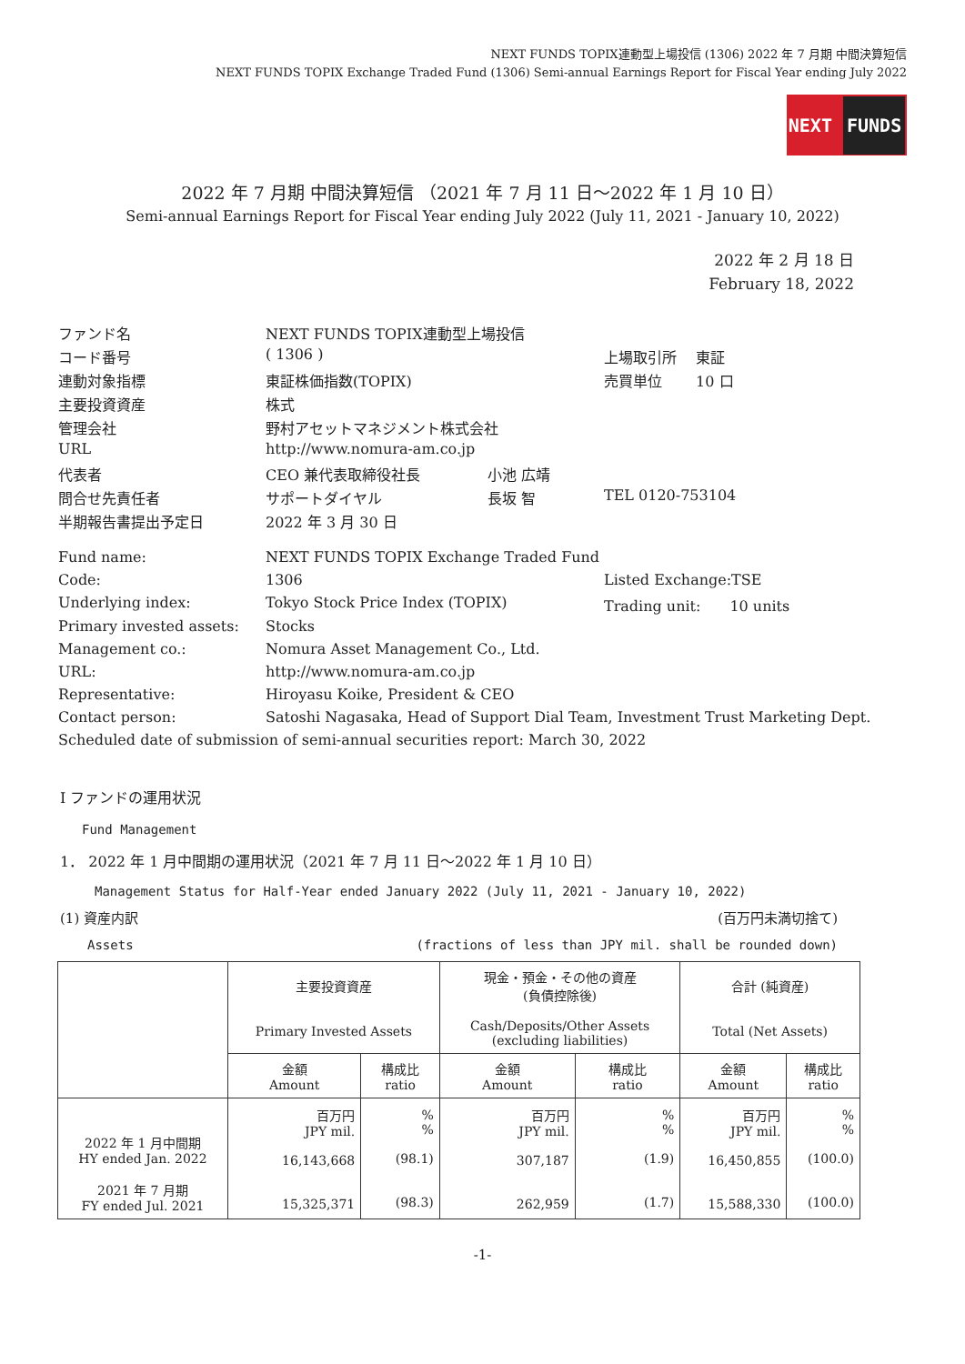NEXT FUNDS TOPIX連動型上場投信 (1306) 2022 年 7 月期 中間決算短信
NEXT FUNDS TOPIX Exchange Traded Fund (1306) Semi-annual Earnings Report for Fiscal Year ending July 2022
NEXT FUNDS
2022 年 7 月期 中間決算短信 （2021 年 7 月 11 日～2022 年 1 月 10 日）
Semi-annual Earnings Report for Fiscal Year ending July 2022 (July 11, 2021 - January 10, 2022)
2022 年 2 月 18 日
February 18, 2022
| ファンド名 | NEXT FUNDS TOPIX連動型上場投信 | | |
| コード番号 | ( 1306 ) | | 上場取引所 東証 |
| 連動対象指標 | 東証株価指数(TOPIX) | | 売買単位 10 口 |
| 主要投資資産 | 株式 | | |
| 管理会社 | 野村アセットマネジメント株式会社 | | |
| URL | http://www.nomura-am.co.jp | | |
| 代表者 | CEO 兼代表取締役社長 | 小池 広靖 | |
| 問合せ先責任者 | サポートダイヤル | 長坂 智 | TEL 0120-753104 |
| 半期報告書提出予定日 | 2022 年 3 月 30 日 | | |
| Fund name: | NEXT FUNDS TOPIX Exchange Traded Fund | | |
| Code: | 1306 | | Listed Exchange:TSE |
| Underlying index: | Tokyo Stock Price Index (TOPIX) | | Trading unit: 10 units |
| Primary invested assets: | Stocks | | |
| Management co.: | Nomura Asset Management Co., Ltd. | | |
| URL: | http://www.nomura-am.co.jp | | |
| Representative: | Hiroyasu Koike, President & CEO | | |
| Contact person: | Satoshi Nagasaka, Head of Support Dial Team, Investment Trust Marketing Dept. | | |
| Scheduled date of submission of semi-annual securities report: March 30, 2022 | | | |
Ⅰ ファンドの運用状況
Fund Management
1． 2022 年 1 月中間期の運用状況（2021 年 7 月 11 日～2022 年 1 月 10 日）
Management Status for Half-Year ended January 2022 (July 11, 2021 - January 10, 2022)
(1) 資産内訳 (百万円未満切捨て)
Assets (fractions of less than JPY mil. shall be rounded down)
| | 主要投資資産 Primary Invested Assets | | 現金・預金・その他の資産 (負債控除後) Cash/Deposits/Other Assets (excluding liabilities) | | 合計 (純資産) Total (Net Assets) | |
| | 金額 Amount | 構成比 ratio | 金額 Amount | 構成比 ratio | 金額 Amount | 構成比 ratio |
| 2022 年 1 月中間期 HY ended Jan. 2022 2021 年 7 月期 FY ended Jul. 2021 | 百万円 JPY mil. 16,143,668 15,325,371 | % % (98.1) (98.3) | 百万円 JPY mil. 307,187 262,959 | % % (1.9) (1.7) | 百万円 JPY mil. 16,450,855 15,588,330 | % % (100.0) (100.0) |
-1-